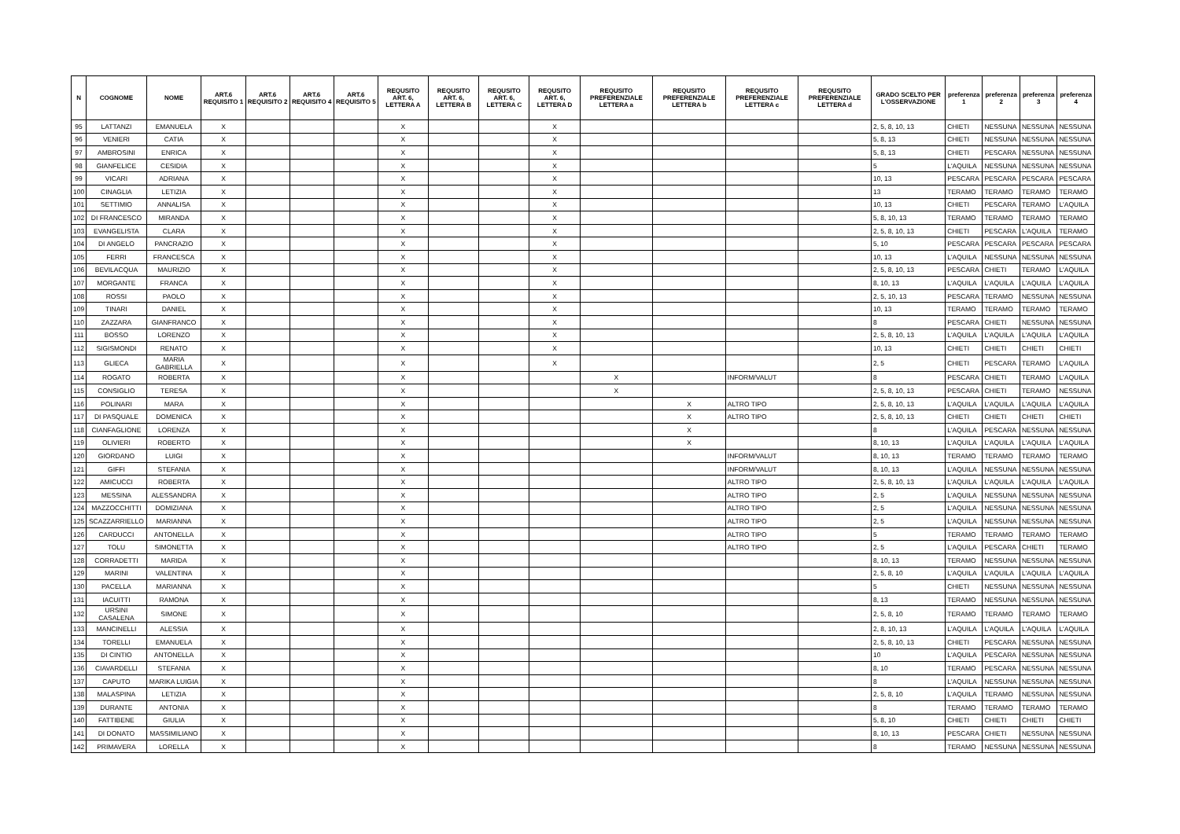| N | COGNOME | NOME | ART.6 REQUISITO 1 | ART.6 REQUISITO 2 | ART.6 REQUISITO 4 | ART.6 REQUISITO 5 | REQUSITO ART. 6, LETTERA A | REQUSITO ART. 6, LETTERA B | REQUSITO ART. 6, LETTERA C | REQUSITO ART. 6, LETTERA D | REQUSITO PREFERENZIALE LETTERA a | REQUSITO PREFERENZIALE LETTERA b | REQUSITO PREFERENZIALE LETTERA c | REQUSITO PREFERENZIALE LETTERA d | GRADO SCELTO PER L'OSSERVAZIONE | preferenza 1 | preferenza 2 | preferenza 3 | preferenza 4 |
| --- | --- | --- | --- | --- | --- | --- | --- | --- | --- | --- | --- | --- | --- | --- | --- | --- | --- | --- | --- |
| 95 | LATTANZI | EMANUELA | X | | | | X | | | X | | | | | 2, 5, 8, 10, 13 | CHIETI | NESSUNA | NESSUNA | NESSUNA |
| 96 | VENIERI | CATIA | X | | | | X | | | X | | | | | 5, 8, 13 | CHIETI | NESSUNA | NESSUNA | NESSUNA |
| 97 | AMBROSINI | ENRICA | X | | | | X | | | X | | | | | 5, 8, 13 | CHIETI | PESCARA | NESSUNA | NESSUNA |
| 98 | GIANFELICE | CESIDIA | X | | | | X | | | X | | | | | 5 | L'AQUILA | NESSUNA | NESSUNA | NESSUNA |
| 99 | VICARI | ADRIANA | X | | | | X | | | X | | | | | 10, 13 | PESCARA | PESCARA | PESCARA | PESCARA |
| 100 | CINAGLIA | LETIZIA | X | | | | X | | | X | | | | | 13 | TERAMO | TERAMO | TERAMO | TERAMO |
| 101 | SETTIMIO | ANNALISA | X | | | | X | | | X | | | | | 10, 13 | CHIETI | PESCARA | TERAMO | L'AQUILA |
| 102 | DI FRANCESCO | MIRANDA | X | | | | X | | | X | | | | | 5, 8, 10, 13 | TERAMO | TERAMO | TERAMO | TERAMO |
| 103 | EVANGELISTA | CLARA | X | | | | X | | | X | | | | | 2, 5, 8, 10, 13 | CHIETI | PESCARA | L'AQUILA | TERAMO |
| 104 | DI ANGELO | PANCRAZIO | X | | | | X | | | X | | | | | 5, 10 | PESCARA | PESCARA | PESCARA | PESCARA |
| 105 | FERRI | FRANCESCA | X | | | | X | | | X | | | | | 10, 13 | L'AQUILA | NESSUNA | NESSUNA | NESSUNA |
| 106 | BEVILACQUA | MAURIZIO | X | | | | X | | | X | | | | | 2, 5, 8, 10, 13 | PESCARA | CHIETI | TERAMO | L'AQUILA |
| 107 | MORGANTE | FRANCA | X | | | | X | | | X | | | | | 8, 10, 13 | L'AQUILA | L'AQUILA | L'AQUILA | L'AQUILA |
| 108 | ROSSI | PAOLO | X | | | | X | | | X | | | | | 2, 5, 10, 13 | PESCARA | TERAMO | NESSUNA | NESSUNA |
| 109 | TINARI | DANIEL | X | | | | X | | | X | | | | | 10, 13 | TERAMO | TERAMO | TERAMO | TERAMO |
| 110 | ZAZZARA | GIANFRANCO | X | | | | X | | | X | | | | | 8 | PESCARA | CHIETI | NESSUNA | NESSUNA |
| 111 | BOSSO | LORENZO | X | | | | X | | | X | | | | | 2, 5, 8, 10, 13 | L'AQUILA | L'AQUILA | L'AQUILA | L'AQUILA |
| 112 | SIGISMONDI | RENATO | X | | | | X | | | X | | | | | 10, 13 | CHIETI | CHIETI | CHIETI | CHIETI |
| 113 | GLIECA | MARIA GABRIELLA | X | | | | X | | | X | | | | | 2, 5 | CHIETI | PESCARA | TERAMO | L'AQUILA |
| 114 | ROGATO | ROBERTA | X | | | | X | | | | X | | INFORM/VALUT | | 8 | PESCARA | CHIETI | TERAMO | L'AQUILA |
| 115 | CONSIGLIO | TERESA | X | | | | X | | | | X | | | | 2, 5, 8, 10, 13 | PESCARA | CHIETI | TERAMO | NESSUNA |
| 116 | POLINARI | MARA | X | | | | X | | | | | X | ALTRO TIPO | | 2, 5, 8, 10, 13 | L'AQUILA | L'AQUILA | L'AQUILA | L'AQUILA |
| 117 | DI PASQUALE | DOMENICA | X | | | | X | | | | | X | ALTRO TIPO | | 2, 5, 8, 10, 13 | CHIETI | CHIETI | CHIETI | CHIETI |
| 118 | CIANFAGLIONE | LORENZA | X | | | | X | | | | | X | | | 8 | L'AQUILA | PESCARA | NESSUNA | NESSUNA |
| 119 | OLIVIERI | ROBERTO | X | | | | X | | | | | X | | | 8, 10, 13 | L'AQUILA | L'AQUILA | L'AQUILA | L'AQUILA |
| 120 | GIORDANO | LUIGI | X | | | | X | | | | | | INFORM/VALUT | | 8, 10, 13 | TERAMO | TERAMO | TERAMO | TERAMO |
| 121 | GIFFI | STEFANIA | X | | | | X | | | | | | INFORM/VALUT | | 8, 10, 13 | L'AQUILA | NESSUNA | NESSUNA | NESSUNA |
| 122 | AMICUCCI | ROBERTA | X | | | | X | | | | | | ALTRO TIPO | | 2, 5, 8, 10, 13 | L'AQUILA | L'AQUILA | L'AQUILA | L'AQUILA |
| 123 | MESSINA | ALESSANDRA | X | | | | X | | | | | | ALTRO TIPO | | 2, 5 | L'AQUILA | NESSUNA | NESSUNA | NESSUNA |
| 124 | MAZZOCCHITTI | DOMIZIANA | X | | | | X | | | | | | ALTRO TIPO | | 2, 5 | L'AQUILA | NESSUNA | NESSUNA | NESSUNA |
| 125 | SCAZZARRIELLO | MARIANNA | X | | | | X | | | | | | ALTRO TIPO | | 2, 5 | L'AQUILA | NESSUNA | NESSUNA | NESSUNA |
| 126 | CARDUCCI | ANTONELLA | X | | | | X | | | | | | ALTRO TIPO | | 5 | TERAMO | TERAMO | TERAMO | TERAMO |
| 127 | TOLU | SIMONETTA | X | | | | X | | | | | | ALTRO TIPO | | 2, 5 | L'AQUILA | PESCARA | CHIETI | TERAMO |
| 128 | CORRADETTI | MARIDA | X | | | | X | | | | | | | | 8, 10, 13 | TERAMO | NESSUNA | NESSUNA | NESSUNA |
| 129 | MARINI | VALENTINA | X | | | | X | | | | | | | | 2, 5, 8, 10 | L'AQUILA | L'AQUILA | L'AQUILA | L'AQUILA |
| 130 | PACELLA | MARIANNA | X | | | | X | | | | | | | | 5 | CHIETI | NESSUNA | NESSUNA | NESSUNA |
| 131 | IACUITTI | RAMONA | X | | | | X | | | | | | | | 8, 13 | TERAMO | NESSUNA | NESSUNA | NESSUNA |
| 132 | URSINI CASALENA | SIMONE | X | | | | X | | | | | | | | 2, 5, 8, 10 | TERAMO | TERAMO | TERAMO | TERAMO |
| 133 | MANCINELLI | ALESSIA | X | | | | X | | | | | | | | 2, 8, 10, 13 | L'AQUILA | L'AQUILA | L'AQUILA | L'AQUILA |
| 134 | TORELLI | EMANUELA | X | | | | X | | | | | | | | 2, 5, 8, 10, 13 | CHIETI | PESCARA | NESSUNA | NESSUNA |
| 135 | DI CINTIO | ANTONELLA | X | | | | X | | | | | | | | 10 | L'AQUILA | PESCARA | NESSUNA | NESSUNA |
| 136 | CIAVARDELLI | STEFANIA | X | | | | X | | | | | | | | 8, 10 | TERAMO | PESCARA | NESSUNA | NESSUNA |
| 137 | CAPUTO | MARIKA LUIGIA | X | | | | X | | | | | | | | 8 | L'AQUILA | NESSUNA | NESSUNA | NESSUNA |
| 138 | MALASPINA | LETIZIA | X | | | | X | | | | | | | | 2, 5, 8, 10 | L'AQUILA | TERAMO | NESSUNA | NESSUNA |
| 139 | DURANTE | ANTONIA | X | | | | X | | | | | | | | 8 | TERAMO | TERAMO | TERAMO | TERAMO |
| 140 | FATTIBENE | GIULIA | X | | | | X | | | | | | | | 5, 8, 10 | CHIETI | CHIETI | CHIETI | CHIETI |
| 141 | DI DONATO | MASSIMILIANO | X | | | | X | | | | | | | | 8, 10, 13 | PESCARA | CHIETI | NESSUNA | NESSUNA |
| 142 | PRIMAVERA | LORELLA | X | | | | X | | | | | | | | 8 | TERAMO | NESSUNA | NESSUNA | NESSUNA |